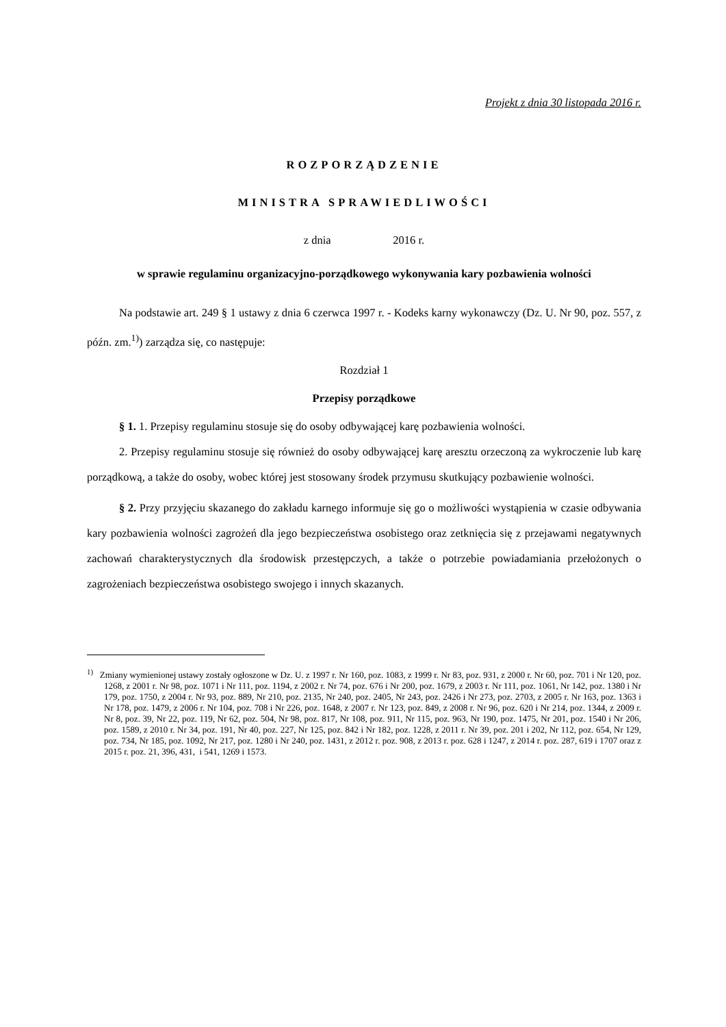Projekt z dnia 30 listopada 2016 r.
ROZPORZĄDZENIE
MINISTRA SPRAWIEDLIWOŚCI
z dnia 2016 r.
w sprawie regulaminu organizacyjno-porządkowego wykonywania kary pozbawienia wolności
Na podstawie art. 249 § 1 ustawy z dnia 6 czerwca 1997 r. - Kodeks karny wykonawczy (Dz. U. Nr 90, poz. 557, z późn. zm.<sup>1)</sup>) zarządza się, co następuje:
Rozdział 1
Przepisy porządkowe
§ 1. 1. Przepisy regulaminu stosuje się do osoby odbywającej karę pozbawienia wolności.
2. Przepisy regulaminu stosuje się również do osoby odbywającej karę aresztu orzeczoną za wykroczenie lub karę porządkową, a także do osoby, wobec której jest stosowany środek przymusu skutkujący pozbawienie wolności.
§ 2. Przy przyjęciu skazanego do zakładu karnego informuje się go o możliwości wystąpienia w czasie odbywania kary pozbawienia wolności zagrożeń dla jego bezpieczeństwa osobistego oraz zetknięcia się z przejawami negatywnych zachowań charakterystycznych dla środowisk przestępczych, a także o potrzebie powiadamiania przełożonych o zagrożeniach bezpieczeństwa osobistego swojego i innych skazanych.
<sup>1)</sup> Zmiany wymienionej ustawy zostały ogłoszone w Dz. U. z 1997 r. Nr 160, poz. 1083, z 1999 r. Nr 83, poz. 931, z 2000 r. Nr 60, poz. 701 i Nr 120, poz. 1268, z 2001 r. Nr 98, poz. 1071 i Nr 111, poz. 1194, z 2002 r. Nr 74, poz. 676 i Nr 200, poz. 1679, z 2003 r. Nr 111, poz. 1061, Nr 142, poz. 1380 i Nr 179, poz. 1750, z 2004 r. Nr 93, poz. 889, Nr 210, poz. 2135, Nr 240, poz. 2405, Nr 243, poz. 2426 i Nr 273, poz. 2703, z 2005 r. Nr 163, poz. 1363 i Nr 178, poz. 1479, z 2006 r. Nr 104, poz. 708 i Nr 226, poz. 1648, z 2007 r. Nr 123, poz. 849, z 2008 r. Nr 96, poz. 620 i Nr 214, poz. 1344, z 2009 r. Nr 8, poz. 39, Nr 22, poz. 119, Nr 62, poz. 504, Nr 98, poz. 817, Nr 108, poz. 911, Nr 115, poz. 963, Nr 190, poz. 1475, Nr 201, poz. 1540 i Nr 206, poz. 1589, z 2010 r. Nr 34, poz. 191, Nr 40, poz. 227, Nr 125, poz. 842 i Nr 182, poz. 1228, z 2011 r. Nr 39, poz. 201 i 202, Nr 112, poz. 654, Nr 129, poz. 734, Nr 185, poz. 1092, Nr 217, poz. 1280 i Nr 240, poz. 1431, z 2012 r. poz. 908, z 2013 r. poz. 628 i 1247, z 2014 r. poz. 287, 619 i 1707 oraz z 2015 r. poz. 21, 396, 431, i 541, 1269 i 1573.